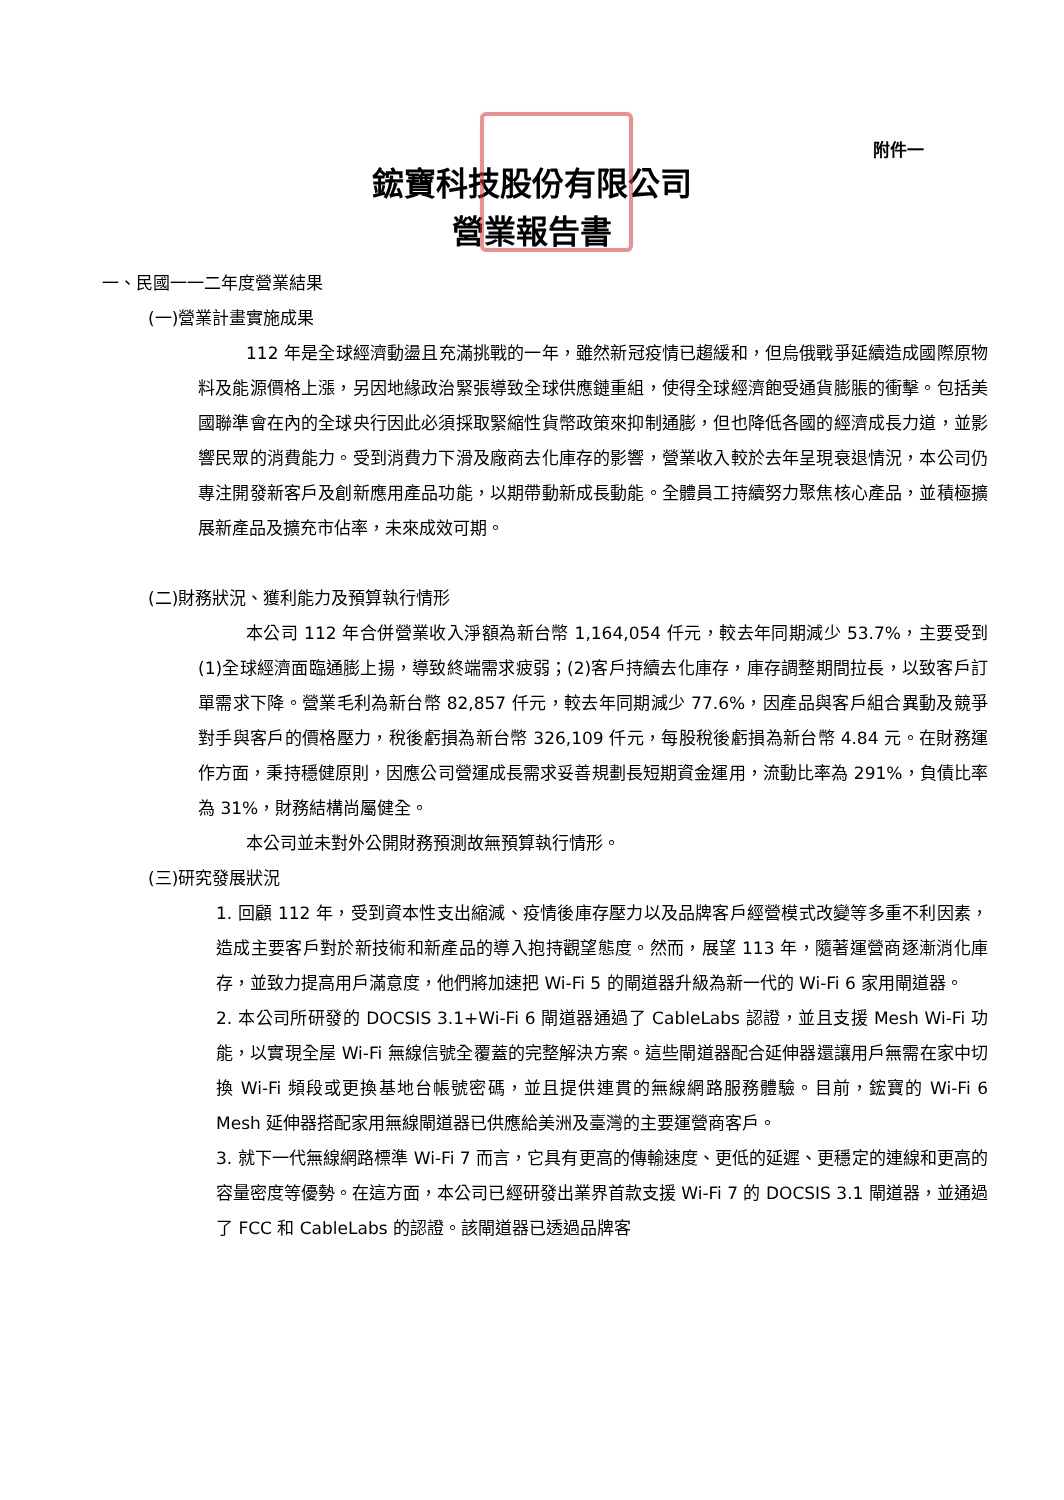附件一
鋐寶科技股份有限公司
營業報告書
一、民國一一二年度營業結果
(一)營業計畫實施成果
112 年是全球經濟動盪且充滿挑戰的一年，雖然新冠疫情已趨緩和，但烏俄戰爭延續造成國際原物料及能源價格上漲，另因地緣政治緊張導致全球供應鏈重組，使得全球經濟飽受通貨膨脹的衝擊。包括美國聯準會在內的全球央行因此必須採取緊縮性貨幣政策來抑制通膨，但也降低各國的經濟成長力道，並影響民眾的消費能力。受到消費力下滑及廠商去化庫存的影響，營業收入較於去年呈現衰退情況，本公司仍專注開發新客戶及創新應用產品功能，以期帶動新成長動能。全體員工持續努力聚焦核心產品，並積極擴展新產品及擴充市佔率，未來成效可期。
(二)財務狀況、獲利能力及預算執行情形
本公司 112 年合併營業收入淨額為新台幣 1,164,054 仟元，較去年同期減少 53.7%，主要受到(1)全球經濟面臨通膨上揚，導致終端需求疲弱；(2)客戶持續去化庫存，庫存調整期間拉長，以致客戶訂單需求下降。營業毛利為新台幣 82,857 仟元，較去年同期減少 77.6%，因產品與客戶組合異動及競爭對手與客戶的價格壓力，稅後虧損為新台幣 326,109 仟元，每股稅後虧損為新台幣 4.84 元。在財務運作方面，秉持穩健原則，因應公司營運成長需求妥善規劃長短期資金運用，流動比率為 291%，負債比率為 31%，財務結構尚屬健全。
本公司並未對外公開財務預測故無預算執行情形。
(三)研究發展狀況
1. 回顧 112 年，受到資本性支出縮減、疫情後庫存壓力以及品牌客戶經營模式改變等多重不利因素，造成主要客戶對於新技術和新產品的導入抱持觀望態度。然而，展望 113 年，隨著運營商逐漸消化庫存，並致力提高用戶滿意度，他們將加速把 Wi-Fi 5 的閘道器升級為新一代的 Wi-Fi 6 家用閘道器。
2. 本公司所研發的 DOCSIS 3.1+Wi-Fi 6 閘道器通過了 CableLabs 認證，並且支援 Mesh Wi-Fi 功能，以實現全屋 Wi-Fi 無線信號全覆蓋的完整解決方案。這些閘道器配合延伸器還讓用戶無需在家中切換 Wi-Fi 頻段或更換基地台帳號密碼，並且提供連貫的無線網路服務體驗。目前，鋐寶的 Wi-Fi 6 Mesh 延伸器搭配家用無線閘道器已供應給美洲及臺灣的主要運營商客戶。
3. 就下一代無線網路標準 Wi-Fi 7 而言，它具有更高的傳輸速度、更低的延遲、更穩定的連線和更高的容量密度等優勢。在這方面，本公司已經研發出業界首款支援 Wi-Fi 7 的 DOCSIS 3.1 閘道器，並通過了 FCC 和 CableLabs 的認證。該閘道器已透過品牌客